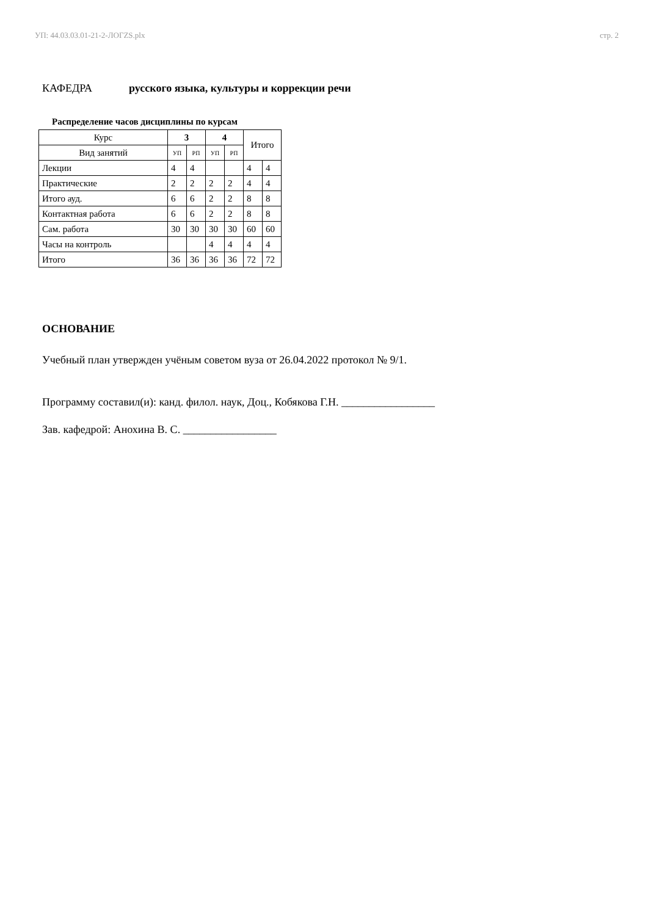УП: 44.03.03.01-21-2-ЛОГZS.plx стр. 2
КАФЕДРА русского языка, культуры и коррекции речи
Распределение часов дисциплины по курсам
| Курс | 3 | | 4 | | Итого | |
| --- | --- | --- | --- | --- | --- | --- |
| Вид занятий | УП | РП | УП | РП | | |
| Лекции | 4 | 4 | | | 4 | 4 |
| Практические | 2 | 2 | 2 | 2 | 4 | 4 |
| Итого ауд. | 6 | 6 | 2 | 2 | 8 | 8 |
| Контактная работа | 6 | 6 | 2 | 2 | 8 | 8 |
| Сам. работа | 30 | 30 | 30 | 30 | 60 | 60 |
| Часы на контроль | | | 4 | 4 | 4 | 4 |
| Итого | 36 | 36 | 36 | 36 | 72 | 72 |
ОСНОВАНИЕ
Учебный план утвержден учёным советом вуза от 26.04.2022 протокол № 9/1.
Программу составил(и): канд. филол. наук, Доц., Кобякова Г.Н. _________________
Зав. кафедрой: Анохина В. С. _________________